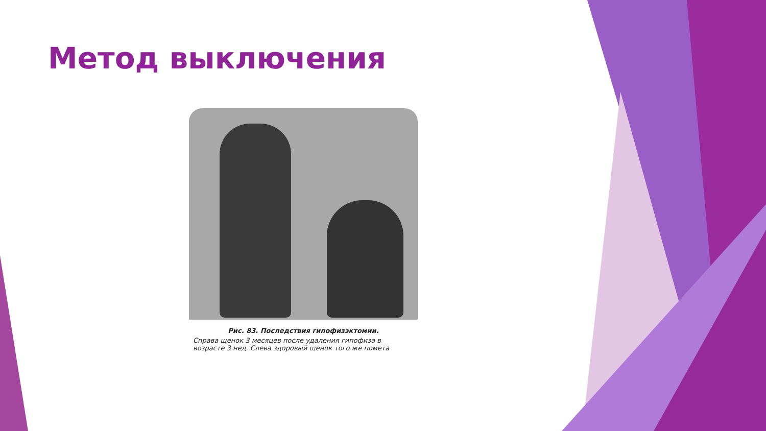Метод выключения
Рис. 83. Последствия гипофизэктомии.
Справа щенок 3 месяцев после удаления гипофиза в возрасте 3 нед. Слева здоровый щенок того же помета